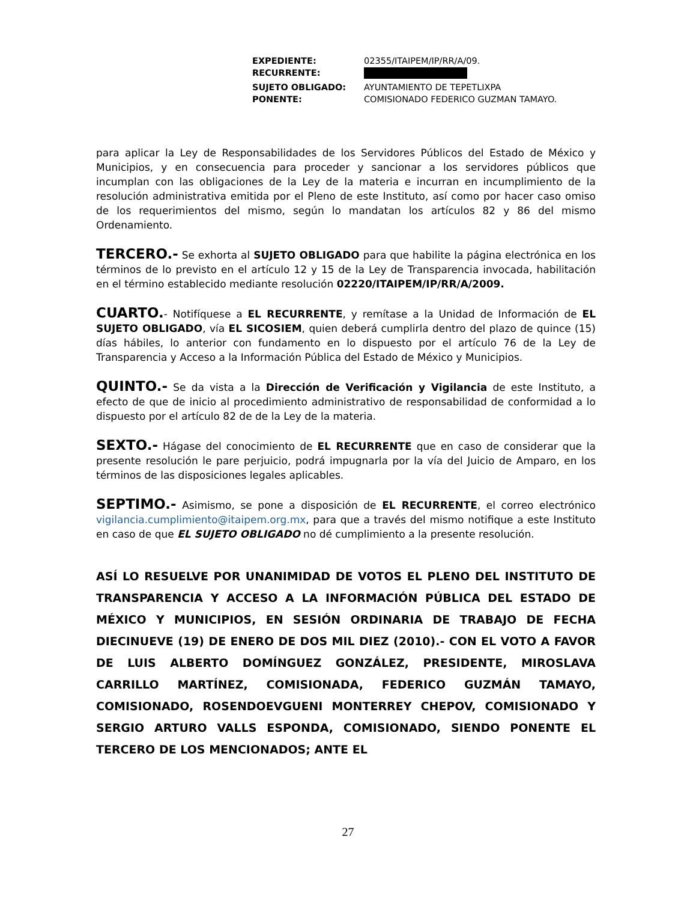| EXPEDIENTE: | 02355/ITAIPEM/IP/RR/A/09. |
| RECURRENTE: | |
| SUJETO OBLIGADO: | AYUNTAMIENTO DE TEPETLIXPA |
| PONENTE: | COMISIONADO FEDERICO GUZMAN TAMAYO. |
para aplicar la Ley de Responsabilidades de los Servidores Públicos del Estado de México y Municipios, y en consecuencia para proceder y sancionar a los servidores públicos que incumplan con las obligaciones de la Ley de la materia e incurran en incumplimiento de la resolución administrativa emitida por el Pleno de este Instituto, así como por hacer caso omiso de los requerimientos del mismo, según lo mandatan los artículos 82 y 86 del mismo Ordenamiento.
TERCERO.- Se exhorta al SUJETO OBLIGADO para que habilite la página electrónica en los términos de lo previsto en el artículo 12 y 15 de la Ley de Transparencia invocada, habilitación en el término establecido mediante resolución 02220/ITAIPEM/IP/RR/A/2009.
CUARTO.- Notifíquese a EL RECURRENTE, y remítase a la Unidad de Información de EL SUJETO OBLIGADO, vía EL SICOSIEM, quien deberá cumplirla dentro del plazo de quince (15) días hábiles, lo anterior con fundamento en lo dispuesto por el artículo 76 de la Ley de Transparencia y Acceso a la Información Pública del Estado de México y Municipios.
QUINTO.- Se da vista a la Dirección de Verificación y Vigilancia de este Instituto, a efecto de que de inicio al procedimiento administrativo de responsabilidad de conformidad a lo dispuesto por el artículo 82 de de la Ley de la materia.
SEXTO.- Hágase del conocimiento de EL RECURRENTE que en caso de considerar que la presente resolución le pare perjuicio, podrá impugnarla por la vía del Juicio de Amparo, en los términos de las disposiciones legales aplicables.
SEPTIMO.- Asimismo, se pone a disposición de EL RECURRENTE, el correo electrónico vigilancia.cumplimiento@itaipem.org.mx, para que a través del mismo notifique a este Instituto en caso de que EL SUJETO OBLIGADO no dé cumplimiento a la presente resolución.
ASÍ LO RESUELVE POR UNANIMIDAD DE VOTOS EL PLENO DEL INSTITUTO DE TRANSPARENCIA Y ACCESO A LA INFORMACIÓN PÚBLICA DEL ESTADO DE MÉXICO Y MUNICIPIOS, EN SESIÓN ORDINARIA DE TRABAJO DE FECHA DIECINUEVE (19) DE ENERO DE DOS MIL DIEZ (2010).- CON EL VOTO A FAVOR DE LUIS ALBERTO DOMÍNGUEZ GONZÁLEZ, PRESIDENTE, MIROSLAVA CARRILLO MARTÍNEZ, COMISIONADA, FEDERICO GUZMÁN TAMAYO, COMISIONADO, ROSENDOEVGUENI MONTERREY CHEPOV, COMISIONADO Y SERGIO ARTURO VALLS ESPONDA, COMISIONADO, SIENDO PONENTE EL TERCERO DE LOS MENCIONADOS; ANTE EL
27